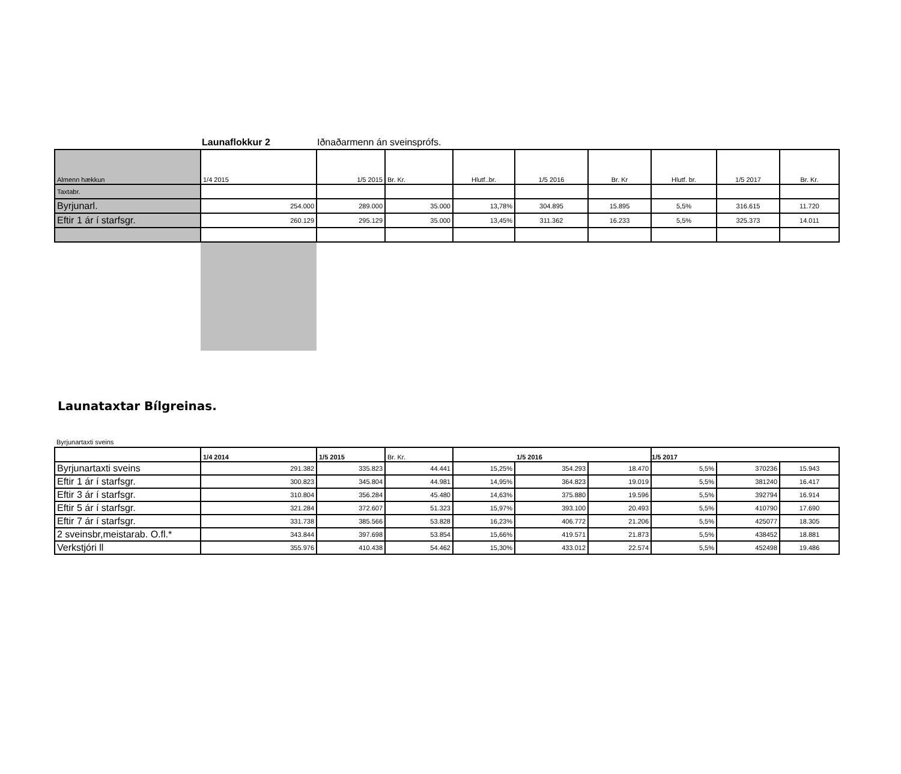Launaflokkur 2 Iðnaðarmenn án sveinsprófs.
| Almenn hækkun | 1/4 2015 | 1/5 2015 | Br. Kr. | Hlutf..br. | 1/5 2016 | Br. Kr | Hlutf. br. | 1/5 2017 | Br. Kr. |
| --- | --- | --- | --- | --- | --- | --- | --- | --- | --- |
| Taxtabr. | | | | | | | | | |
| Byrjunarl. | 254.000 | 289.000 | 35.000 | 13,78% | 304.895 | 15.895 | 5,5% | 316.615 | 11.720 |
| Eftir 1 ár í starfsgr. | 260.129 | 295.129 | 35.000 | 13,45% | 311.362 | 16.233 | 5,5% | 325.373 | 14.011 |
Launataxtar Bílgreinas.
Byrjunartaxti sveins
| | 1/4 2014 | 1/5 2015 | Br. Kr. | 1/5 2016 | | | 1/5 2017 | | |
| --- | --- | --- | --- | --- | --- | --- | --- | --- | --- |
| Byrjunartaxti sveins | 291.382 | 335.823 | 44.441 | 15,25% | 354.293 | 18.470 | 5,5% | 370236 | 15.943 |
| Eftir 1 ár í starfsgr. | 300.823 | 345.804 | 44.981 | 14,95% | 364.823 | 19.019 | 5,5% | 381240 | 16.417 |
| Eftir 3 ár í starfsgr. | 310.804 | 356.284 | 45.480 | 14,63% | 375.880 | 19.596 | 5,5% | 392794 | 16.914 |
| Eftir 5 ár í starfsgr. | 321.284 | 372.607 | 51.323 | 15,97% | 393.100 | 20.493 | 5,5% | 410790 | 17.690 |
| Eftir 7 ár í starfsgr. | 331.738 | 385.566 | 53.828 | 16,23% | 406.772 | 21.206 | 5,5% | 425077 | 18.305 |
| 2 sveinsbr,meistarab. O.fl.* | 343.844 | 397.698 | 53.854 | 15,66% | 419.571 | 21.873 | 5,5% | 438452 | 18.881 |
| Verkstjóri ll | 355.976 | 410.438 | 54.462 | 15,30% | 433.012 | 22.574 | 5,5% | 452498 | 19.486 |